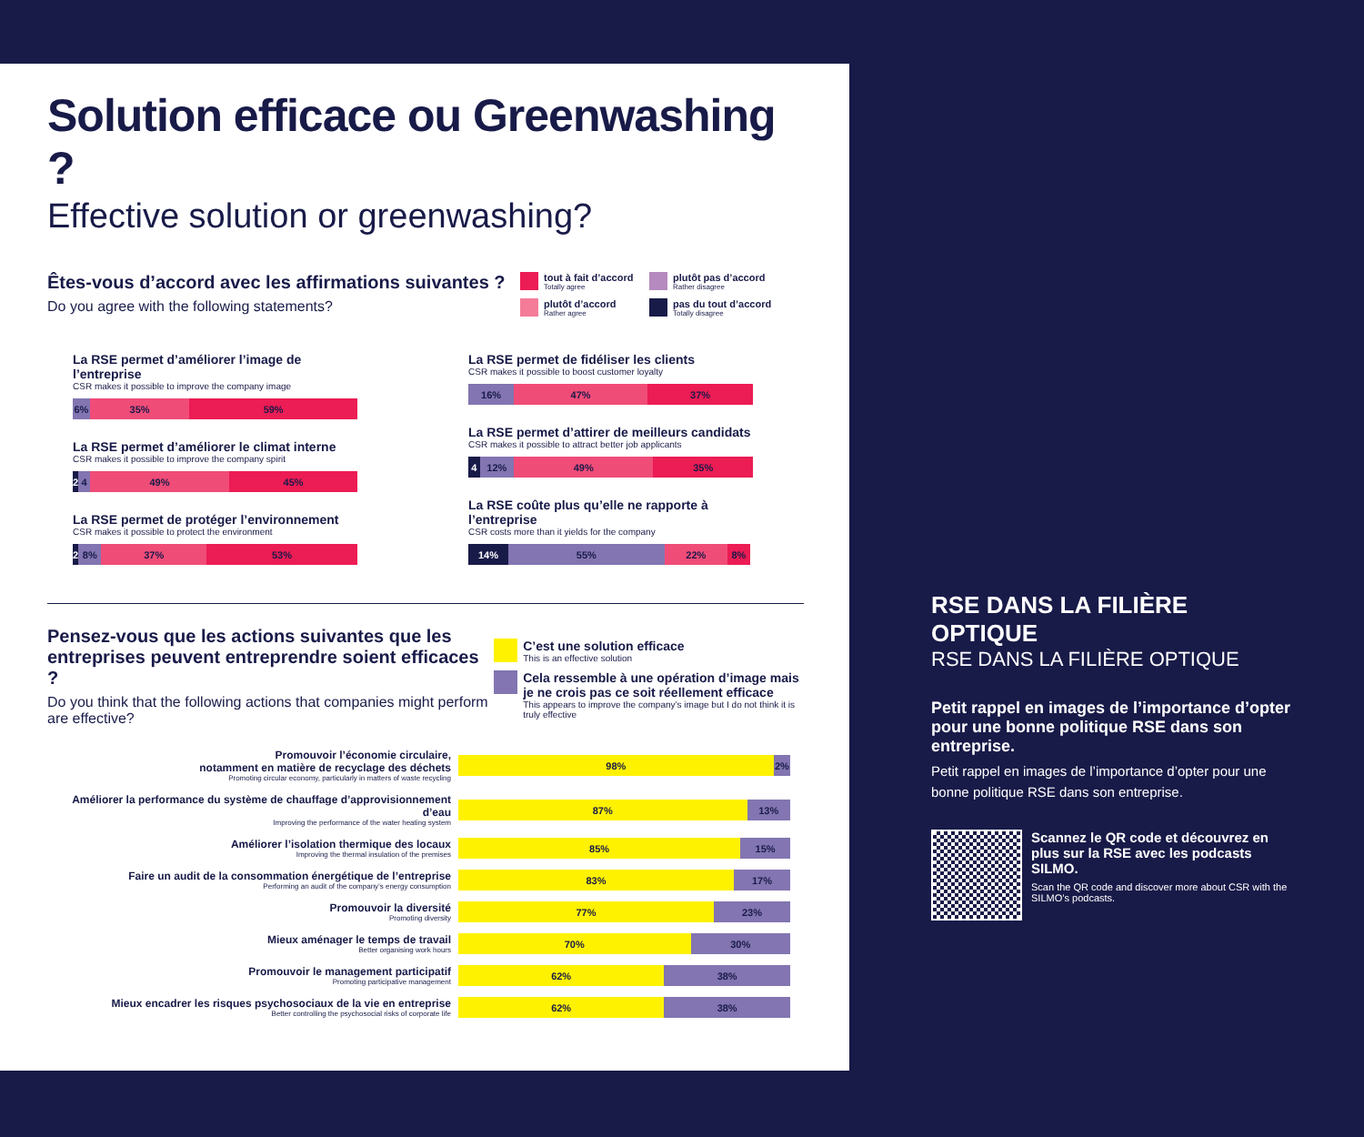Solution efficace ou Greenwashing ?
Effective solution or greenwashing?
Êtes-vous d’accord avec les affirmations suivantes ?
Do you agree with the following statements?
tout à fait d’accord
Totally agree
plutôt d’accord
Rather agree
plutôt pas d’accord
Rather disagree
pas du tout d’accord
Totally disagree
La RSE permet d’améliorer l’image de l’entreprise
CSR makes it possible to improve the company image
6% 35% 59%
La RSE permet d’améliorer le climat interne
CSR makes it possible to improve the company spirit
2 4 49% 45%
La RSE permet de protéger l’environnement
CSR makes it possible to protect the environment
2 8% 37% 53%
La RSE permet de fidéliser les clients
CSR makes it possible to boost customer loyalty
16% 47% 37%
La RSE permet d’attirer de meilleurs candidats
CSR makes it possible to attract better job applicants
4 12% 49% 35%
La RSE coûte plus qu’elle ne rapporte à l’entreprise
CSR costs more than it yields for the company
14% 55% 22% 8%
Pensez-vous que les actions suivantes que les entreprises peuvent entreprendre soient efficaces ?
Do you think that the following actions that companies might perform are effective?
C’est une solution efficace
This is an effective solution
Cela ressemble à une opération d’image mais je ne crois pas ce soit réellement efficace
This appears to improve the company’s image but I do not think it is truly effective
Promouvoir l’économie circulaire,
notamment en matière de recyclage des déchets
Promoting circular economy, particularly in matters of waste recycling
98% 2%
Améliorer la performance du système de chauffage d’approvisionnement d’eau
Improving the performance of the water heating system
87% 13%
Améliorer l’isolation thermique des locaux
Improving the thermal insulation of the premises
85% 15%
Faire un audit de la consommation énergétique de l’entreprise
Performing an audit of the company’s energy consumption
83% 17%
Promouvoir la diversité
Promoting diversity
77% 23%
Mieux aménager le temps de travail
Better organising work hours
70% 30%
Promouvoir le management participatif
Promoting participative management
62% 38%
Mieux encadrer les risques psychosociaux de la vie en entreprise
Better controlling the psychosocial risks of corporate life
62% 38%
RSE DANS LA FILIÈRE OPTIQUE
RSE DANS LA FILIÈRE OPTIQUE
Petit rappel en images de l’importance d’opter pour une bonne politique RSE dans son entreprise.
Petit rappel en images de l’importance d’opter pour une bonne politique RSE dans son entreprise.
Scannez le QR code et découvrez en plus sur la RSE avec les podcasts SILMO.
Scan the QR code and discover more about CSR with the SILMO’s podcasts.